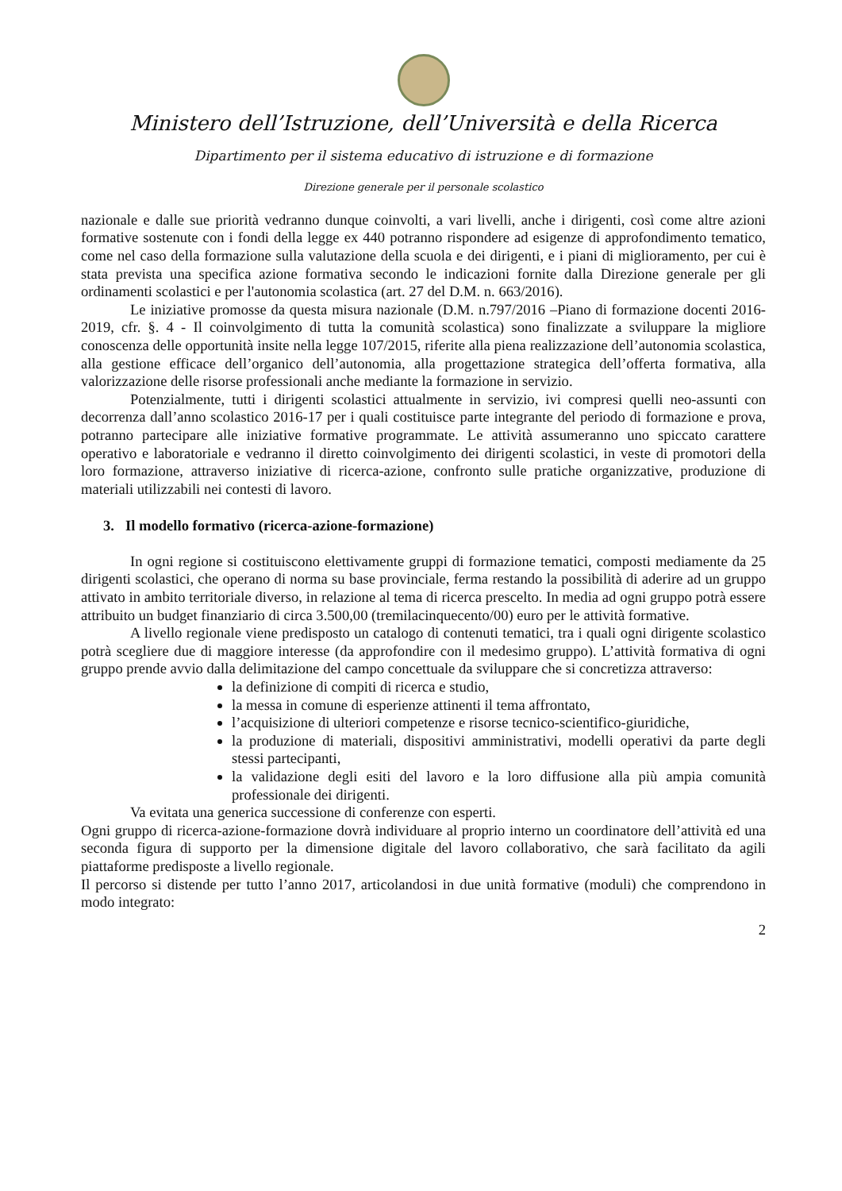Ministero dell’Istruzione, dell’Università e della Ricerca
Dipartimento per il sistema educativo di istruzione e di formazione
Direzione generale per il personale scolastico
nazionale e dalle sue priorità vedranno dunque coinvolti, a vari livelli, anche i dirigenti, così come altre azioni formative sostenute con i fondi della legge ex 440 potranno rispondere ad esigenze di approfondimento tematico, come nel caso della formazione sulla valutazione della scuola e dei dirigenti, e i piani di miglioramento, per cui è stata prevista una specifica azione formativa secondo le indicazioni fornite dalla Direzione generale per gli ordinamenti scolastici e per l'autonomia scolastica (art. 27 del D.M. n. 663/2016).
Le iniziative promosse da questa misura nazionale (D.M. n.797/2016 –Piano di formazione docenti 2016-2019, cfr. §. 4 - Il coinvolgimento di tutta la comunità scolastica) sono finalizzate a sviluppare la migliore conoscenza delle opportunità insite nella legge 107/2015, riferite alla piena realizzazione dell’autonomia scolastica, alla gestione efficace dell’organico dell’autonomia, alla progettazione strategica dell’offerta formativa, alla valorizzazione delle risorse professionali anche mediante la formazione in servizio.
Potenzialmente, tutti i dirigenti scolastici attualmente in servizio, ivi compresi quelli neo-assunti con decorrenza dall’anno scolastico 2016-17 per i quali costituisce parte integrante del periodo di formazione e prova, potranno partecipare alle iniziative formative programmate. Le attività assumeranno uno spiccato carattere operativo e laboratoriale e vedranno il diretto coinvolgimento dei dirigenti scolastici, in veste di promotori della loro formazione, attraverso iniziative di ricerca-azione, confronto sulle pratiche organizzative, produzione di materiali utilizzabili nei contesti di lavoro.
3. Il modello formativo (ricerca-azione-formazione)
In ogni regione si costituiscono elettivamente gruppi di formazione tematici, composti mediamente da 25 dirigenti scolastici, che operano di norma su base provinciale, ferma restando la possibilità di aderire ad un gruppo attivato in ambito territoriale diverso, in relazione al tema di ricerca prescelto. In media ad ogni gruppo potrà essere attribuito un budget finanziario di circa 3.500,00 (tremilacinquecento/00) euro per le attività formative.
A livello regionale viene predisposto un catalogo di contenuti tematici, tra i quali ogni dirigente scolastico potrà scegliere due di maggiore interesse (da approfondire con il medesimo gruppo). L’attività formativa di ogni gruppo prende avvio dalla delimitazione del campo concettuale da sviluppare che si concretizza attraverso:
la definizione di compiti di ricerca e studio,
la messa in comune di esperienze attinenti il tema affrontato,
l’acquisizione di ulteriori competenze e risorse tecnico-scientifico-giuridiche,
la produzione di materiali, dispositivi amministrativi, modelli operativi da parte degli stessi partecipanti,
la validazione degli esiti del lavoro e la loro diffusione alla più ampia comunità professionale dei dirigenti.
Va evitata una generica successione di conferenze con esperti.
Ogni gruppo di ricerca-azione-formazione dovrà individuare al proprio interno un coordinatore dell’attività ed una seconda figura di supporto per la dimensione digitale del lavoro collaborativo, che sarà facilitato da agili piattaforme predisposte a livello regionale.
Il percorso si distende per tutto l’anno 2017, articolandosi in due unità formative (moduli) che comprendono in modo integrato:
2